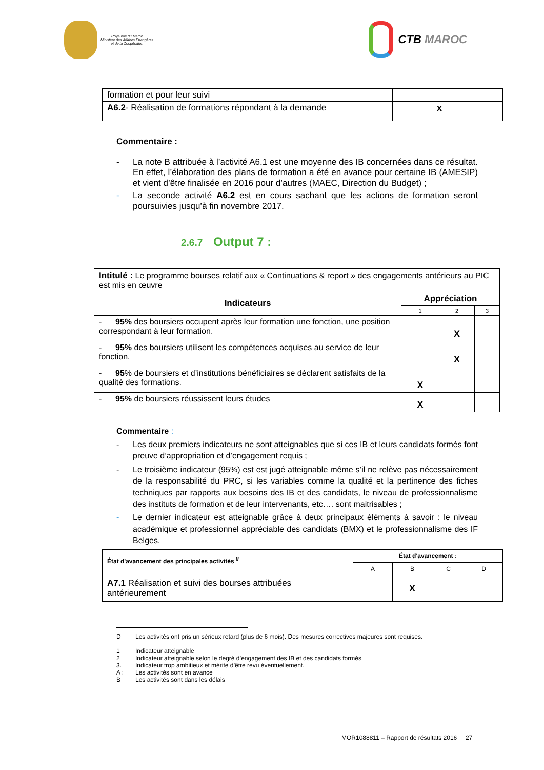Royaume du Maroc
Ministère des Affaires Etrangères
et de la Coopération
CTB MAROC
| formation et pour leur suivi | | | | |
| A6.2 - Réalisation de formations répondant à la demande | | | x | |
Commentaire :
- La note B attribuée à l’activité A6.1 est une moyenne des IB concernées dans ce résultat. En effet, l’élaboration des plans de formation a été en avance pour certaine IB (AMESIP) et vient d’être finalisée en 2016 pour d’autres (MAEC, Direction du Budget) ;
- La seconde activité A6.2 est en cours sachant que les actions de formation seront poursuivies jusqu’à fin novembre 2017.
2.6.7 Output 7 :
| Intitulé : Le programme bourses relatif aux « Continuations & report » des engagements antérieurs au PIC est mis en œuvre | | | |
| Indicateurs | Appréciation | | |
| | 1 | 2 | 3 |
| - 95% des boursiers occupent après leur formation une fonction, une position correspondant à leur formation. | | X | |
| - 95% des boursiers utilisent les compétences acquises au service de leur fonction. | | X | |
| - 95 % de boursiers et d’institutions bénéficiaires se déclarent satisfaits de la qualité des formations. | X | | |
| - 95% de boursiers réussissent leurs études | X | | |
Commentaire :
- Les deux premiers indicateurs ne sont atteignables que si ces IB et leurs candidats formés font preuve d’appropriation et d’engagement requis ;
- Le troisième indicateur (95%) est est jugé atteignable même s’il ne relève pas nécessairement de la responsabilité du PRC, si les variables comme la qualité et la pertinence des fiches techniques par rapports aux besoins des IB et des candidats, le niveau de professionnalisme des instituts de formation et de leur intervenants, etc…. sont maitrisables ;
- Le dernier indicateur est atteignable grâce à deux principaux éléments à savoir : le niveau académique et professionnel appréciable des candidats (BMX) et le professionnalisme des IF Belges.
| État d'avancement des principales activités <sup>8</sup> | État d'avancement : | | | |
| | A | B | C | D |
| A7.1 Réalisation et suivi des bourses attribuées antérieurement | | X | | |
D Les activités ont pris un sérieux retard (plus de 6 mois). Des mesures correctives majeures sont requises.
1 Indicateur atteignable
2 Indicateur atteignable selon le degré d’engagement des IB et des candidats formés
3. Indicateur trop ambitieux et mérite d’être revu éventuellement.
A : Les activités sont en avance
B Les activités sont dans les délais
MOR1088811 – Rapport de résultats 2016 27